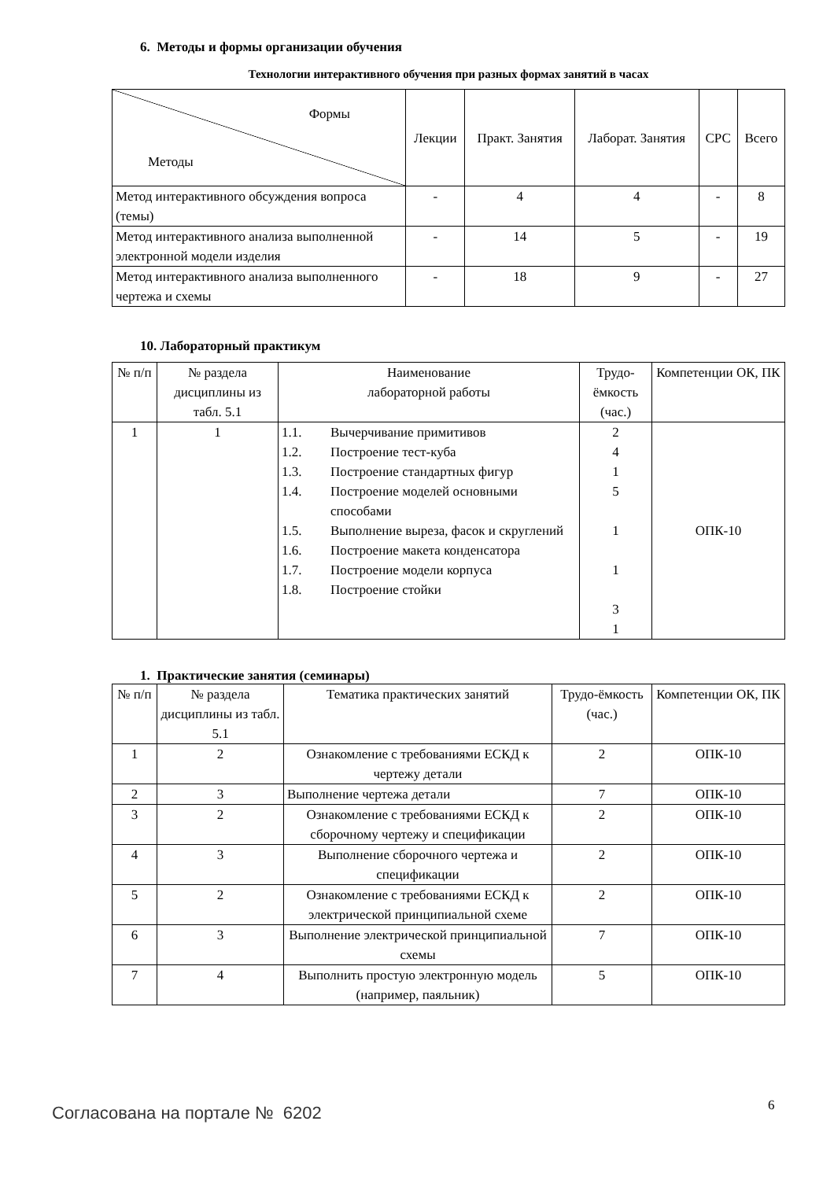6. Методы и формы организации обучения
Технологии интерактивного обучения при разных формах занятий в часах
| Формы Методы | Лекции | Практ. Занятия | Лаборат. Занятия | СРС | Всего |
| --- | --- | --- | --- | --- | --- |
| Метод интерактивного обсуждения вопроса (темы) | - | 4 | 4 | - | 8 |
| Метод интерактивного анализа выполненной электронной модели изделия | - | 14 | 5 | - | 19 |
| Метод интерактивного анализа выполненного чертежа и схемы | - | 18 | 9 | - | 27 |
10. Лабораторный практикум
| № п/п | № раздела дисциплины из табл. 5.1 | Наименование лабораторной работы | Трудо-ёмкость (час.) | Компетенции ОК, ПК |
| --- | --- | --- | --- | --- |
| 1 | 1 | / 1.1. / Вычерчивание примитивов / / 1.2. / Построение тест-куба / / 1.3. / Построение стандартных фигур / / 1.4. / Построение моделей основными способами / / 1.5. / Выполнение выреза, фасок и скруглений / / 1.6. / Построение макета конденсатора / / 1.7. / Построение модели корпуса / / 1.8. / Построение стойки / | 2 4 1 5 1 1 3 1 | ОПК-10 |
1. Практические занятия (семинары)
| № п/п | № раздела дисциплины из табл. 5.1 | Тематика практических занятий | Трудо-ёмкость (час.) | Компетенции ОК, ПК |
| --- | --- | --- | --- | --- |
| 1 | 2 | Ознакомление с требованиями ЕСКД к чертежу детали | 2 | ОПК-10 |
| 2 | 3 | Выполнение чертежа детали | 7 | ОПК-10 |
| 3 | 2 | Ознакомление с требованиями ЕСКД к сборочному чертежу и спецификации | 2 | ОПК-10 |
| 4 | 3 | Выполнение сборочного чертежа и спецификации | 2 | ОПК-10 |
| 5 | 2 | Ознакомление с требованиями ЕСКД к электрической принципиальной схеме | 2 | ОПК-10 |
| 6 | 3 | Выполнение электрической принципиальной схемы | 7 | ОПК-10 |
| 7 | 4 | Выполнить простую электронную модель (например, паяльник) | 5 | ОПК-10 |
6
Согласована на портале № 6202